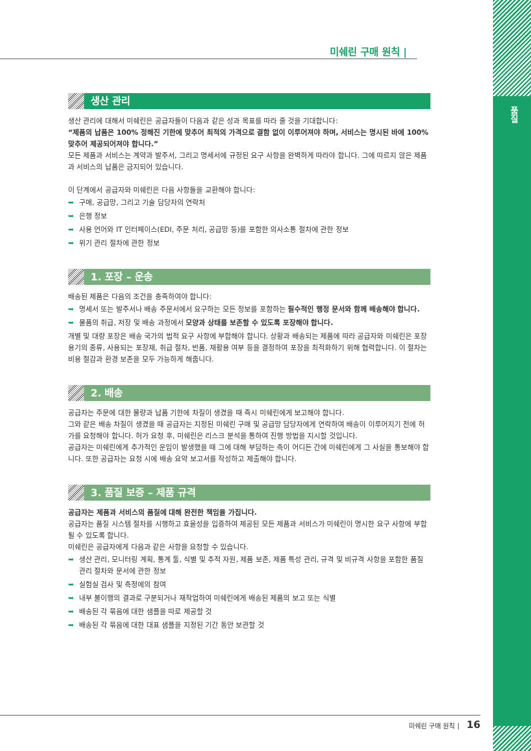품질
미쉐린 구매 원칙 |
생산 관리
생산 관리에 대해서 미쉐린은 공급자들이 다음과 같은 성과 목표를 따라 줄 것을 기대합니다:
“제품의 납품은 100% 정해진 기한에 맞추어 최적의 가격으로 결함 없이 이루어져야 하며, 서비스는 명시된 바에 100% 맞추어 제공되어져야 합니다.”
모든 제품과 서비스는 계약과 발주서, 그리고 명세서에 규정된 요구 사항을 완벽하게 따라야 합니다. 그에 따르지 않은 제품과 서비스의 납품은 금지되어 있습니다.
이 단계에서 공급자와 미쉐린은 다음 사항들을 교환해야 합니다:
구매, 공급망, 그리고 기술 담당자의 연락처
은행 정보
사용 언어와 IT 인터페이스(EDI, 주문 처리, 공급망 등)를 포함한 의사소통 절차에 관한 정보
위기 관리 절차에 관한 정보
1. 포장 – 운송
배송된 제품은 다음의 조건을 충족하여야 합니다:
명세서 또는 발주서나 배송 주문서에서 요구하는 모든 정보를 포함하는 필수적인 행정 문서와 함께 배송해야 합니다.
물품의 취급, 저장 및 배송 과정에서 모양과 상태를 보존할 수 있도록 포장해야 합니다.
개별 및 대량 포장은 배송 국가의 법적 요구 사항에 부합해야 합니다. 상황과 배송되는 제품에 따라 공급자와 미쉐린은 포장 용기의 종류, 사용되는 포장재, 취급 절차, 반품, 재활용 여부 등을 결정하여 포장을 최적화하기 위해 협력합니다. 이 절차는 비용 절감과 환경 보존을 모두 가능하게 해줍니다.
2. 배송
공급자는 주문에 대한 물량과 납품 기한에 차질이 생겼을 때 즉시 미쉐린에게 보고해야 합니다.
그와 같은 배송 차질이 생겼을 때 공급자는 지정된 미쉐린 구매 및 공급망 담당자에게 연락하여 배송이 이루어지기 전에 허가를 요청해야 합니다. 허가 요청 후, 미쉐린은 리스크 분석을 통하여 진행 방법을 지시할 것입니다.
공급자는 미쉐린에게 추가적인 운임이 발생했을 때 그에 대해 부담하는 측이 어디든 간에 미쉐린에게 그 사실을 통보해야 합니다. 또한 공급자는 요청 시에 배송 요약 보고서를 작성하고 제출해야 합니다.
3. 품질 보증 – 제품 규격
공급자는 제품과 서비스의 품질에 대해 완전한 책임을 가집니다.
공급자는 품질 시스템 절차를 시행하고 효율성을 입증하여 제공된 모든 제품과 서비스가 미쉐린이 명시한 요구 사항에 부합될 수 있도록 합니다.
미쉐린은 공급자에게 다음과 같은 사항을 요청할 수 있습니다.
생산 관리, 모니터링 계획, 통계 툴, 식별 및 추적 자원, 제품 보존, 제품 특성 관리, 규격 및 비규격 사항을 포함한 품질 관리 절차와 문서에 관한 정보
실험실 검사 및 측정에의 참여
내부 불이행의 결과로 구분되거나 재작업하여 미쉐린에게 배송된 제품의 보고 또는 식별
배송된 각 묶음에 대한 샘플을 따로 제공할 것
배송된 각 묶음에 대한 대표 샘플을 지정된 기간 동안 보관할 것
미쉐린 구매 원칙 | 16